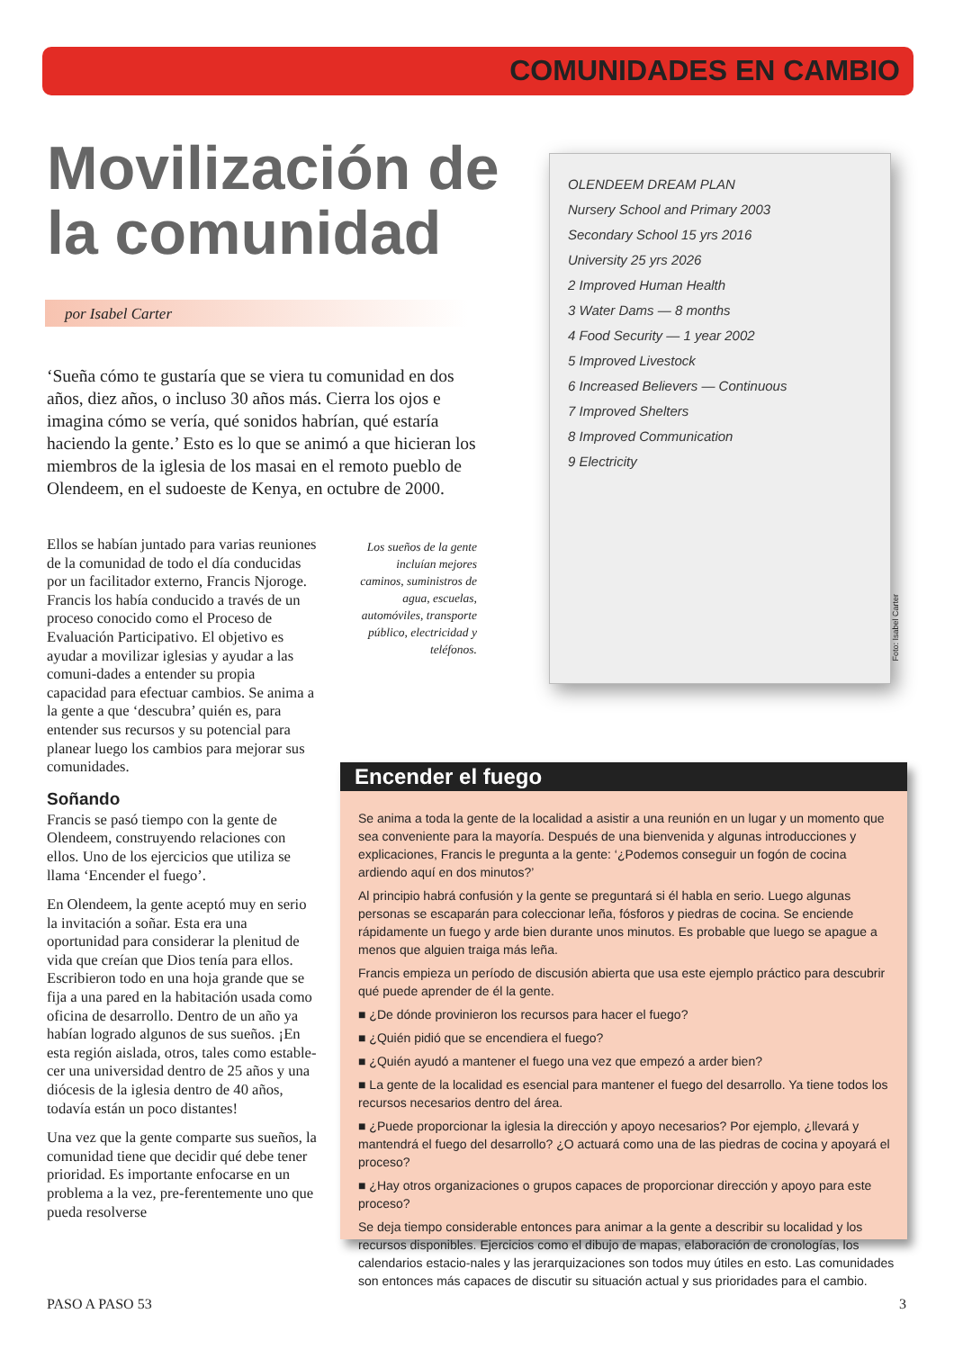COMUNIDADES EN CAMBIO
Movilización de la comunidad
por Isabel Carter
‘Sueña cómo te gustaría que se viera tu comunidad en dos años, diez años, o incluso 30 años más. Cierra los ojos e imagina cómo se vería, qué sonidos habrían, qué estaría haciendo la gente.’ Esto es lo que se animó a que hicieran los miembros de la iglesia de los masai en el remoto pueblo de Olendeem, en el sudoeste de Kenya, en octubre de 2000.
Ellos se habían juntado para varias reuniones de la comunidad de todo el día conducidas por un facilitador externo, Francis Njoroge. Francis los había conducido a través de un proceso conocido como el Proceso de Evaluación Participativo. El objetivo es ayudar a movilizar iglesias y ayudar a las comuni-dades a entender su propia capacidad para efectuar cambios. Se anima a la gente a que ‘descubra’ quién es, para entender sus recursos y su potencial para planear luego los cambios para mejorar sus comunidades.
Soñando
Francis se pasó tiempo con la gente de Olendeem, construyendo relaciones con ellos. Uno de los ejercicios que utiliza se llama ‘Encender el fuego’.
En Olendeem, la gente aceptó muy en serio la invitación a soñar. Esta era una oportunidad para considerar la plenitud de vida que creían que Dios tenía para ellos. Escribieron todo en una hoja grande que se fija a una pared en la habitación usada como oficina de desarrollo. Dentro de un año ya habían logrado algunos de sus sueños. ¡En esta región aislada, otros, tales como estable-cer una universidad dentro de 25 años y una diócesis de la iglesia dentro de 40 años, todavía están un poco distantes!
Una vez que la gente comparte sus sueños, la comunidad tiene que decidir qué debe tener prioridad. Es importante enfocarse en un problema a la vez, pre-ferentemente uno que pueda resolverse
Los sueños de la gente incluían mejores caminos, suministros de agua, escuelas, automóviles, transporte público, electricidad y teléfonos.
OLENDEEM DREAM PLAN
Nursery School and Primary 2003
Secondary School 15 yrs 2016
University 25 yrs 2026
2 Improved Human Health
3 Water Dams — 8 months
4 Food Security — 1 year 2002
5 Improved Livestock
6 Increased Believers — Continuous
7 Improved Shelters
8 Improved Communication
9 Electricity
Foto: Isabel Carter
Encender el fuego
Se anima a toda la gente de la localidad a asistir a una reunión en un lugar y un momento que sea conveniente para la mayoría. Después de una bienvenida y algunas introducciones y explicaciones, Francis le pregunta a la gente: ‘¿Podemos conseguir un fogón de cocina ardiendo aquí en dos minutos?’
Al principio habrá confusión y la gente se preguntará si él habla en serio. Luego algunas personas se escaparán para coleccionar leña, fósforos y piedras de cocina. Se enciende rápidamente un fuego y arde bien durante unos minutos. Es probable que luego se apague a menos que alguien traiga más leña.
Francis empieza un período de discusión abierta que usa este ejemplo práctico para descubrir qué puede aprender de él la gente.
■ ¿De dónde provinieron los recursos para hacer el fuego?
■ ¿Quién pidió que se encendiera el fuego?
■ ¿Quién ayudó a mantener el fuego una vez que empezó a arder bien?
■ La gente de la localidad es esencial para mantener el fuego del desarrollo. Ya tiene todos los recursos necesarios dentro del área.
■ ¿Puede proporcionar la iglesia la dirección y apoyo necesarios? Por ejemplo, ¿llevará y mantendrá el fuego del desarrollo? ¿O actuará como una de las piedras de cocina y apoyará el proceso?
■ ¿Hay otros organizaciones o grupos capaces de proporcionar dirección y apoyo para este proceso?
Se deja tiempo considerable entonces para animar a la gente a describir su localidad y los recursos disponibles. Ejercicios como el dibujo de mapas, elaboración de cronologías, los calendarios estacio-nales y las jerarquizaciones son todos muy útiles en esto. Las comunidades son entonces más capaces de discutir su situación actual y sus prioridades para el cambio.
PASO A PASO 53 3